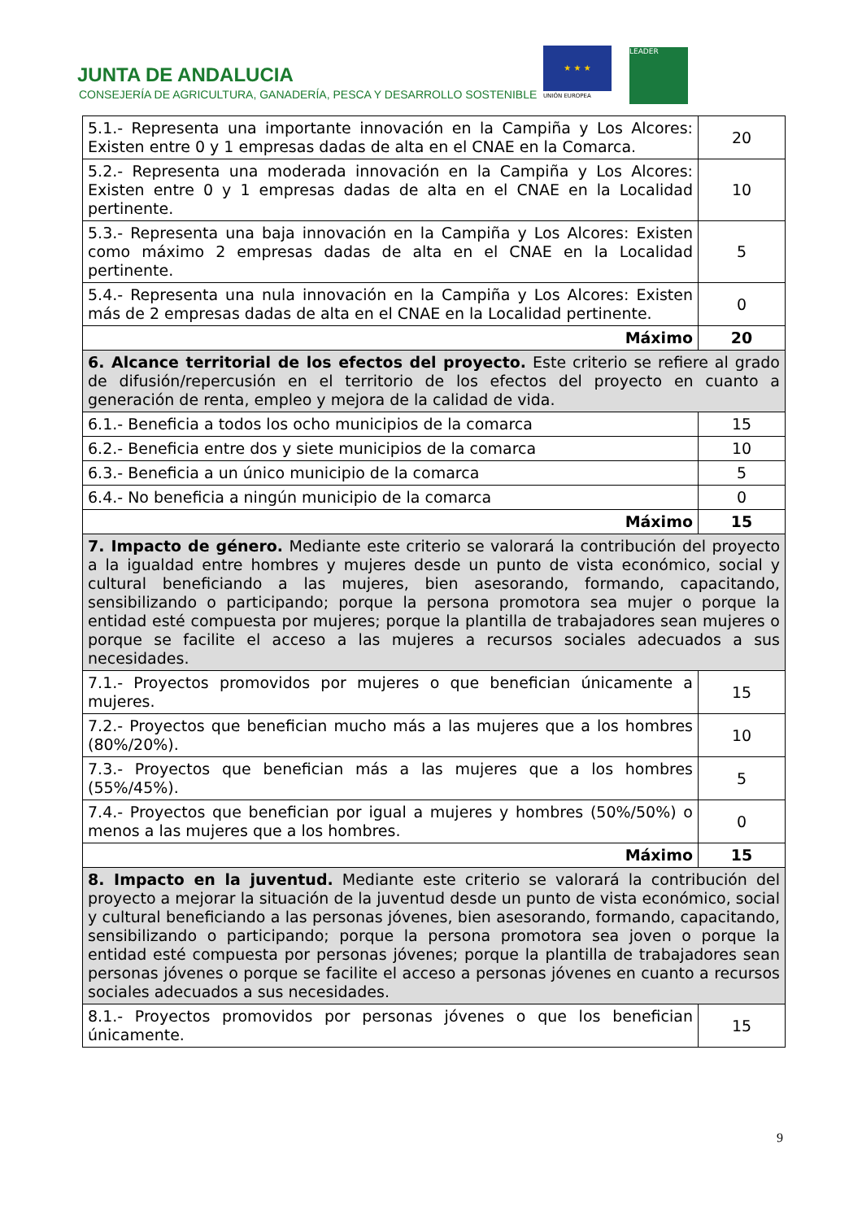JUNTA DE ANDALUCIA
CONSEJERÍA DE AGRICULTURA, GANADERÍA, PESCA Y DESARROLLO SOSTENIBLE
★ ★ ★
UNIÓN EUROPEA
LEADER
| 5.1.- Representa una importante innovación en la Campiña y Los Alcores: Existen entre 0 y 1 empresas dadas de alta en el CNAE en la Comarca. | 20 |
| 5.2.- Representa una moderada innovación en la Campiña y Los Alcores: Existen entre 0 y 1 empresas dadas de alta en el CNAE en la Localidad pertinente. | 10 |
| 5.3.- Representa una baja innovación en la Campiña y Los Alcores: Existen como máximo 2 empresas dadas de alta en el CNAE en la Localidad pertinente. | 5 |
| 5.4.- Representa una nula innovación en la Campiña y Los Alcores: Existen más de 2 empresas dadas de alta en el CNAE en la Localidad pertinente. | 0 |
| Máximo | 20 |
| 6. Alcance territorial de los efectos del proyecto. Este criterio se refiere al grado de difusión/repercusión en el territorio de los efectos del proyecto en cuanto a generación de renta, empleo y mejora de la calidad de vida. | |
| 6.1.- Beneficia a todos los ocho municipios de la comarca | 15 |
| 6.2.- Beneficia entre dos y siete municipios de la comarca | 10 |
| 6.3.- Beneficia a un único municipio de la comarca | 5 |
| 6.4.- No beneficia a ningún municipio de la comarca | 0 |
| Máximo | 15 |
| 7. Impacto de género. Mediante este criterio se valorará la contribución del proyecto a la igualdad entre hombres y mujeres desde un punto de vista económico, social y cultural beneficiando a las mujeres, bien asesorando, formando, capacitando, sensibilizando o participando; porque la persona promotora sea mujer o porque la entidad esté compuesta por mujeres; porque la plantilla de trabajadores sean mujeres o porque se facilite el acceso a las mujeres a recursos sociales adecuados a sus necesidades. | |
| 7.1.- Proyectos promovidos por mujeres o que benefician únicamente a mujeres. | 15 |
| 7.2.- Proyectos que benefician mucho más a las mujeres que a los hombres (80%/20%). | 10 |
| 7.3.- Proyectos que benefician más a las mujeres que a los hombres (55%/45%). | 5 |
| 7.4.- Proyectos que benefician por igual a mujeres y hombres (50%/50%) o menos a las mujeres que a los hombres. | 0 |
| Máximo | 15 |
| 8. Impacto en la juventud. Mediante este criterio se valorará la contribución del proyecto a mejorar la situación de la juventud desde un punto de vista económico, social y cultural beneficiando a las personas jóvenes, bien asesorando, formando, capacitando, sensibilizando o participando; porque la persona promotora sea joven o porque la entidad esté compuesta por personas jóvenes; porque la plantilla de trabajadores sean personas jóvenes o porque se facilite el acceso a personas jóvenes en cuanto a recursos sociales adecuados a sus necesidades. | |
| 8.1.- Proyectos promovidos por personas jóvenes o que los benefician únicamente. | 15 |
9